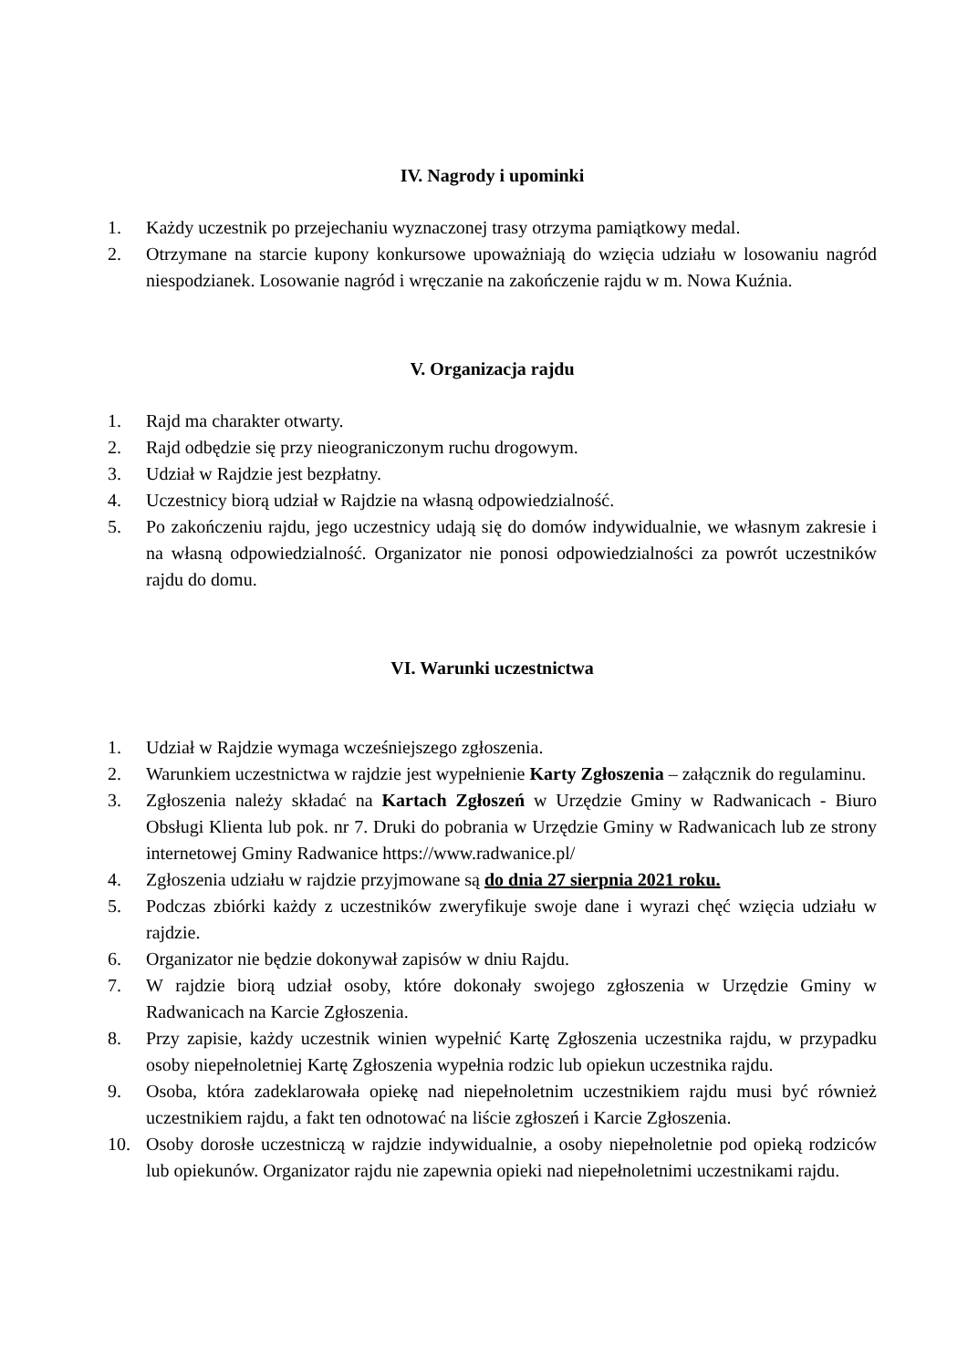IV. Nagrody i upominki
1. Każdy uczestnik po przejechaniu wyznaczonej trasy otrzyma pamiątkowy medal.
2. Otrzymane na starcie kupony konkursowe upoważniają do wzięcia udziału w losowaniu nagród niespodzianek. Losowanie nagród i wręczanie na zakończenie rajdu w m. Nowa Kuźnia.
V. Organizacja rajdu
1. Rajd ma charakter otwarty.
2. Rajd odbędzie się przy nieograniczonym ruchu drogowym.
3. Udział w Rajdzie jest bezpłatny.
4. Uczestnicy biorą udział w Rajdzie na własną odpowiedzialność.
5. Po zakończeniu rajdu, jego uczestnicy udają się do domów indywidualnie, we własnym zakresie i na własną odpowiedzialność. Organizator nie ponosi odpowiedzialności za powrót uczestników rajdu do domu.
VI. Warunki uczestnictwa
1. Udział w Rajdzie wymaga wcześniejszego zgłoszenia.
2. Warunkiem uczestnictwa w rajdzie jest wypełnienie Karty Zgłoszenia – załącznik do regulaminu.
3. Zgłoszenia należy składać na Kartach Zgłoszeń w Urzędzie Gminy w Radwanicach - Biuro Obsługi Klienta lub pok. nr 7. Druki do pobrania w Urzędzie Gminy w Radwanicach lub ze strony internetowej Gminy Radwanice https://www.radwanice.pl/
4. Zgłoszenia udziału w rajdzie przyjmowane są do dnia 27 sierpnia 2021 roku.
5. Podczas zbiórki każdy z uczestników zweryfikuje swoje dane i wyrazi chęć wzięcia udziału w rajdzie.
6. Organizator nie będzie dokonywał zapisów w dniu Rajdu.
7. W rajdzie biorą udział osoby, które dokonały swojego zgłoszenia w Urzędzie Gminy w Radwanicach na Karcie Zgłoszenia.
8. Przy zapisie, każdy uczestnik winien wypełnić Kartę Zgłoszenia uczestnika rajdu, w przypadku osoby niepełnoletniej Kartę Zgłoszenia wypełnia rodzic lub opiekun uczestnika rajdu.
9. Osoba, która zadeklarowała opiekę nad niepełnoletnim uczestnikiem rajdu musi być również uczestnikiem rajdu, a fakt ten odnotować na liście zgłoszeń i Karcie Zgłoszenia.
10. Osoby dorosłe uczestniczą w rajdzie indywidualnie, a osoby niepełnoletnie pod opieką rodziców lub opiekunów. Organizator rajdu nie zapewnia opieki nad niepełnoletnimi uczestnikami rajdu.